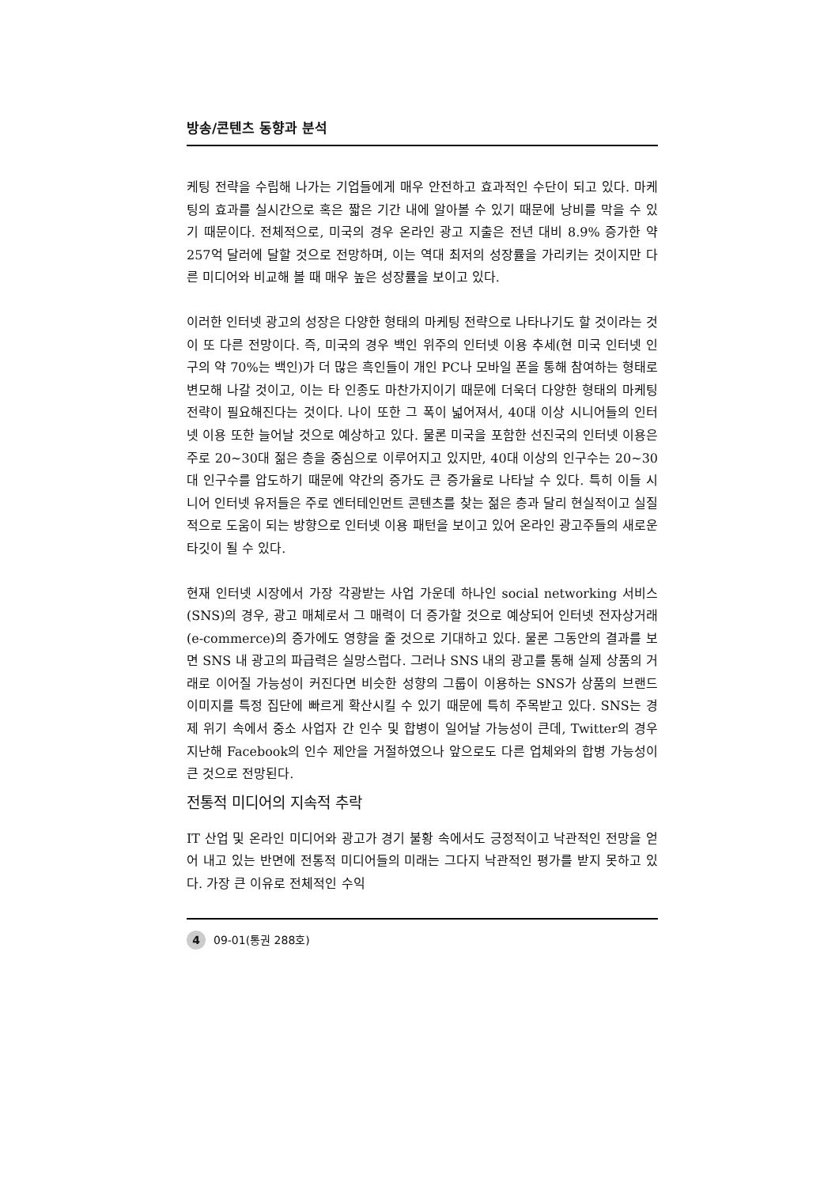방송/콘텐츠 동향과 분석
케팅 전략을 수립해 나가는 기업들에게 매우 안전하고 효과적인 수단이 되고 있다. 마케팅의 효과를 실시간으로 혹은 짧은 기간 내에 알아볼 수 있기 때문에 낭비를 막을 수 있기 때문이다. 전체적으로, 미국의 경우 온라인 광고 지출은 전년 대비 8.9% 증가한 약 257억 달러에 달할 것으로 전망하며, 이는 역대 최저의 성장률을 가리키는 것이지만 다른 미디어와 비교해 볼 때 매우 높은 성장률을 보이고 있다.
이러한 인터넷 광고의 성장은 다양한 형태의 마케팅 전략으로 나타나기도 할 것이라는 것이 또 다른 전망이다. 즉, 미국의 경우 백인 위주의 인터넷 이용 추세(현 미국 인터넷 인구의 약 70%는 백인)가 더 많은 흑인들이 개인 PC나 모바일 폰을 통해 참여하는 형태로 변모해 나갈 것이고, 이는 타 인종도 마찬가지이기 때문에 더욱더 다양한 형태의 마케팅 전략이 필요해진다는 것이다. 나이 또한 그 폭이 넓어져서, 40대 이상 시니어들의 인터넷 이용 또한 늘어날 것으로 예상하고 있다. 물론 미국을 포함한 선진국의 인터넷 이용은 주로 20~30대 젊은 층을 중심으로 이루어지고 있지만, 40대 이상의 인구수는 20~30대 인구수를 압도하기 때문에 약간의 증가도 큰 증가율로 나타날 수 있다. 특히 이들 시니어 인터넷 유저들은 주로 엔터테인먼트 콘텐츠를 찾는 젊은 층과 달리 현실적이고 실질적으로 도움이 되는 방향으로 인터넷 이용 패턴을 보이고 있어 온라인 광고주들의 새로운 타깃이 될 수 있다.
현재 인터넷 시장에서 가장 각광받는 사업 가운데 하나인 social networking 서비스(SNS)의 경우, 광고 매체로서 그 매력이 더 증가할 것으로 예상되어 인터넷 전자상거래(e-commerce)의 증가에도 영향을 줄 것으로 기대하고 있다. 물론 그동안의 결과를 보면 SNS 내 광고의 파급력은 실망스럽다. 그러나 SNS 내의 광고를 통해 실제 상품의 거래로 이어질 가능성이 커진다면 비슷한 성향의 그룹이 이용하는 SNS가 상품의 브랜드 이미지를 특정 집단에 빠르게 확산시킬 수 있기 때문에 특히 주목받고 있다. SNS는 경제 위기 속에서 중소 사업자 간 인수 및 합병이 일어날 가능성이 큰데, Twitter의 경우 지난해 Facebook의 인수 제안을 거절하였으나 앞으로도 다른 업체와의 합병 가능성이 큰 것으로 전망된다.
전통적 미디어의 지속적 추락
IT 산업 및 온라인 미디어와 광고가 경기 불황 속에서도 긍정적이고 낙관적인 전망을 얻어 내고 있는 반면에 전통적 미디어들의 미래는 그다지 낙관적인 평가를 받지 못하고 있다. 가장 큰 이유로 전체적인 수익
4 09-01(통권 288호)